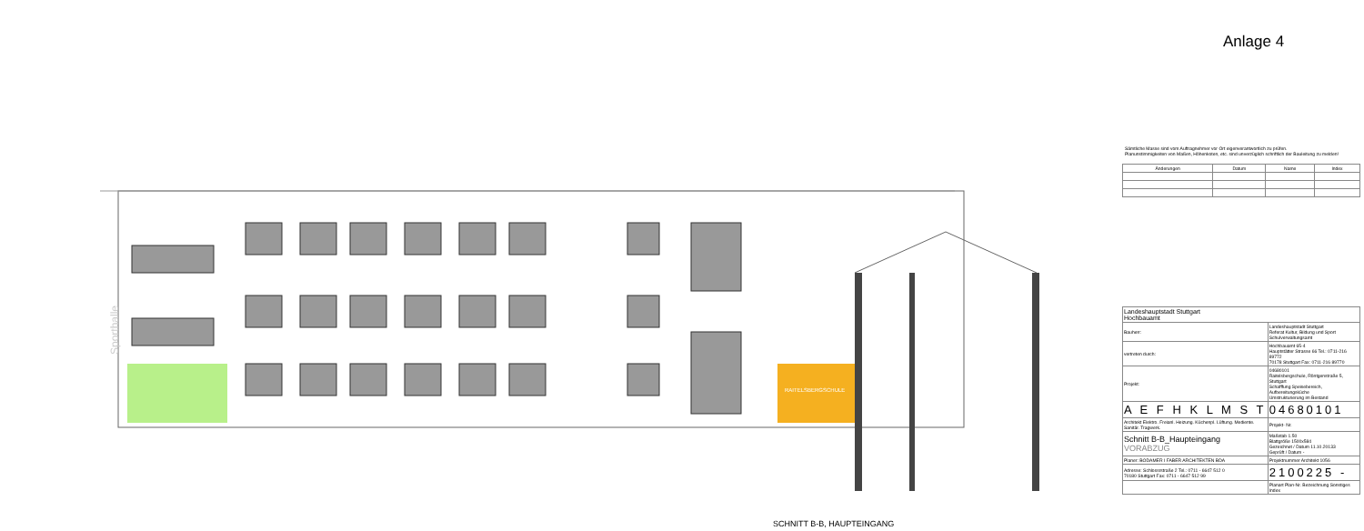Anlage 4
Sämtliche Masse sind vom Auftragnehmer vor Ort eigenverantwortlich zu prüfen.
Planunstimmigkeiten von Maßen, Höhenkoten, etc. sind unverzüglich schriftlich der Bauleitung zu melden!
RAITELSBERGSCHULE
Sporthalle
SCHNITT B-B, HAUPTEINGANG
| Änderungen | Datum | Name | Index |
| --- | --- | --- | --- |
| Landeshauptstadt Stuttgart Hochbauamt | |
| Bauherr: | Landeshauptstadt Stuttgart Referat Kultur, Bildung und Sport Schulverwaltungsamt |
| vertreten durch: | Hochbauamt 65-4 Hauptstätter Strasse 66 Tel.: 0711-216 89772 70178 Stuttgart Fax: 0711-216 89770 |
| Projekt: | 04680101 Raitelsbergschule, Röntgenstraße 5, Stuttgart Schafffung Speisebereich, Aufbereitungsküche Umstrukturierung im Bestand |
| A E F H K L M S T | 04680101 |
| Architekt Elektro. Freianl. Heizung. Küchenpl. Lüftung. Mediente. Sanitär. Tragwerk. | Projekt- Nr. |
| Schnitt B-B_Haupteingang VORABZUG | Maßstab 1.50 Blattgröße 1500x584 Gezeichnet / Datum 11.10.20133 Geprüft / Datum - |
| Planer: BODAMER I FABER ARCHITEKTEN BDA | Projektnummer Architekt 1056 |
| Adresse: Schlossrstraße 2 Tel.: 0711 - 6647 512 0 70180 Stuttgart Fax: 0711 - 6647 512 99 | 2100225 - |
| | Planart Plan-Nr. Bezeichnung Sonstiges Index |